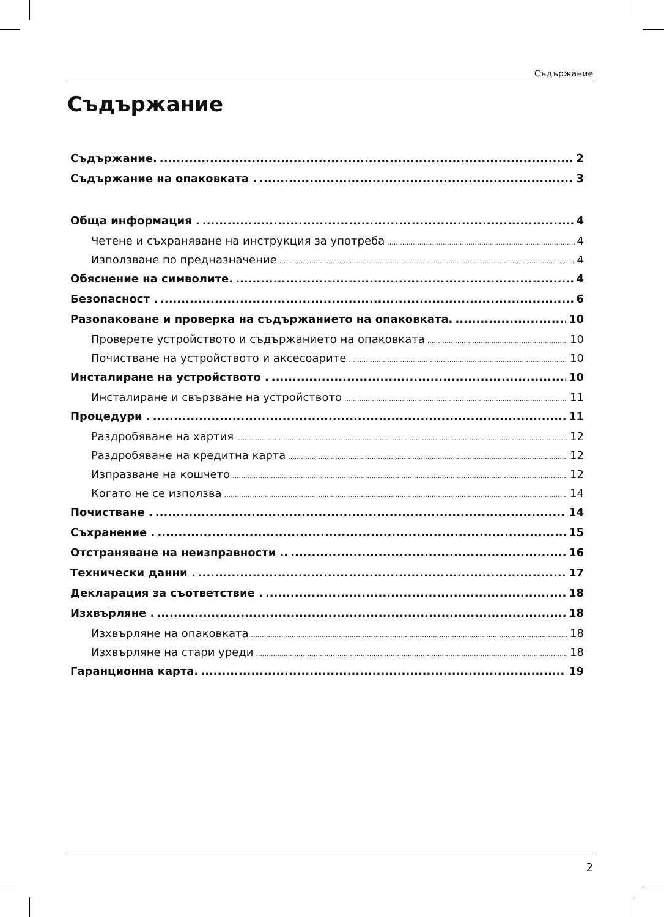Съдържание
Съдържание
Съдържание. 2
Съдържание на опаковката . 3
Обща информация . 4
Четене и съхраняване на инструкция за употреба 4
Използване по предназначение 4
Обяснение на символите. 4
Безопасност . 6
Разопаковане и проверка на съдържанието на опаковката. 10
Проверете устройството и съдържанието на опаковката 10
Почистване на устройството и аксесоарите 10
Инсталиране на устройството . 10
Инсталиране и свързване на устройството 11
Процедури . 11
Раздробяване на хартия 12
Раздробяване на кредитна карта 12
Изпразване на кошчето 12
Когато не се използва 14
Почистване . 14
Съхранение . 15
Отстраняване на неизправности .. 16
Технически данни . 17
Декларация за съответствие . 18
Изхвърляне . 18
Изхвърляне на опаковката 18
Изхвърляне на стари уреди 18
Гаранционна карта. 19
2